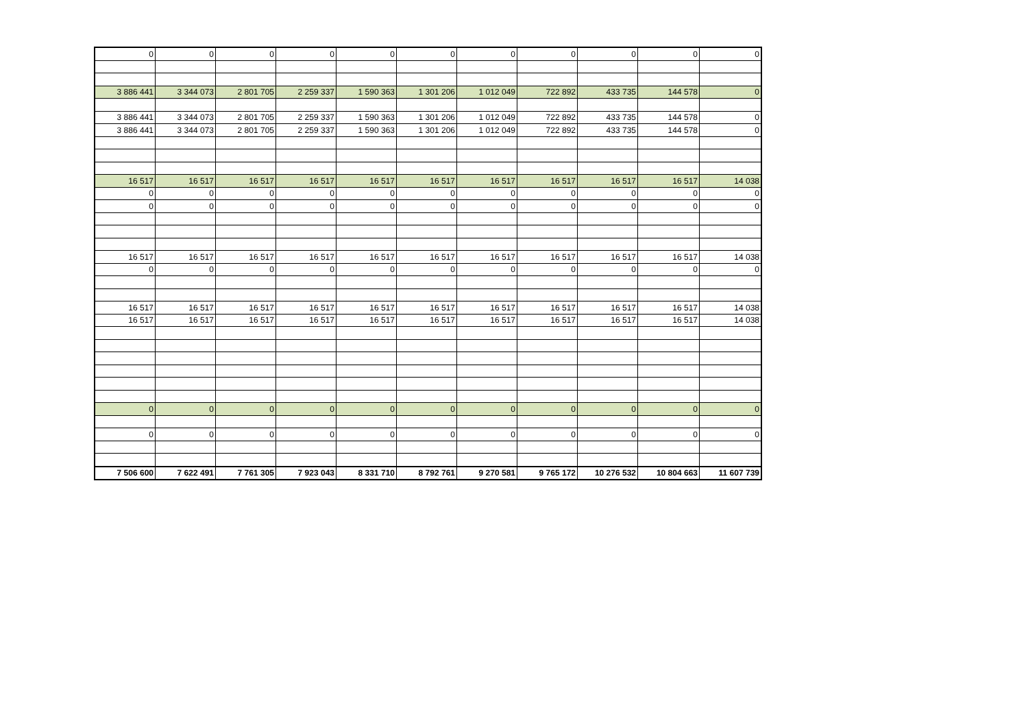| 0 | 0 | 0 | 0 | 0 | 0 | 0 | 0 | 0 | 0 | 0 |
| 3 886 441 | 3 344 073 | 2 801 705 | 2 259 337 | 1 590 363 | 1 301 206 | 1 012 049 | 722 892 | 433 735 | 144 578 | 0 |
| 3 886 441 | 3 344 073 | 2 801 705 | 2 259 337 | 1 590 363 | 1 301 206 | 1 012 049 | 722 892 | 433 735 | 144 578 | 0 |
| 3 886 441 | 3 344 073 | 2 801 705 | 2 259 337 | 1 590 363 | 1 301 206 | 1 012 049 | 722 892 | 433 735 | 144 578 | 0 |
| 16 517 | 16 517 | 16 517 | 16 517 | 16 517 | 16 517 | 16 517 | 16 517 | 16 517 | 16 517 | 14 038 |
| 0 | 0 | 0 | 0 | 0 | 0 | 0 | 0 | 0 | 0 | 0 |
| 0 | 0 | 0 | 0 | 0 | 0 | 0 | 0 | 0 | 0 | 0 |
| 16 517 | 16 517 | 16 517 | 16 517 | 16 517 | 16 517 | 16 517 | 16 517 | 16 517 | 16 517 | 14 038 |
| 0 | 0 | 0 | 0 | 0 | 0 | 0 | 0 | 0 | 0 | 0 |
| 16 517 | 16 517 | 16 517 | 16 517 | 16 517 | 16 517 | 16 517 | 16 517 | 16 517 | 16 517 | 14 038 |
| 16 517 | 16 517 | 16 517 | 16 517 | 16 517 | 16 517 | 16 517 | 16 517 | 16 517 | 16 517 | 14 038 |
| 0 | 0 | 0 | 0 | 0 | 0 | 0 | 0 | 0 | 0 | 0 |
| 0 | 0 | 0 | 0 | 0 | 0 | 0 | 0 | 0 | 0 | 0 |
| 7 506 600 | 7 622 491 | 7 761 305 | 7 923 043 | 8 331 710 | 8 792 761 | 9 270 581 | 9 765 172 | 10 276 532 | 10 804 663 | 11 607 739 |